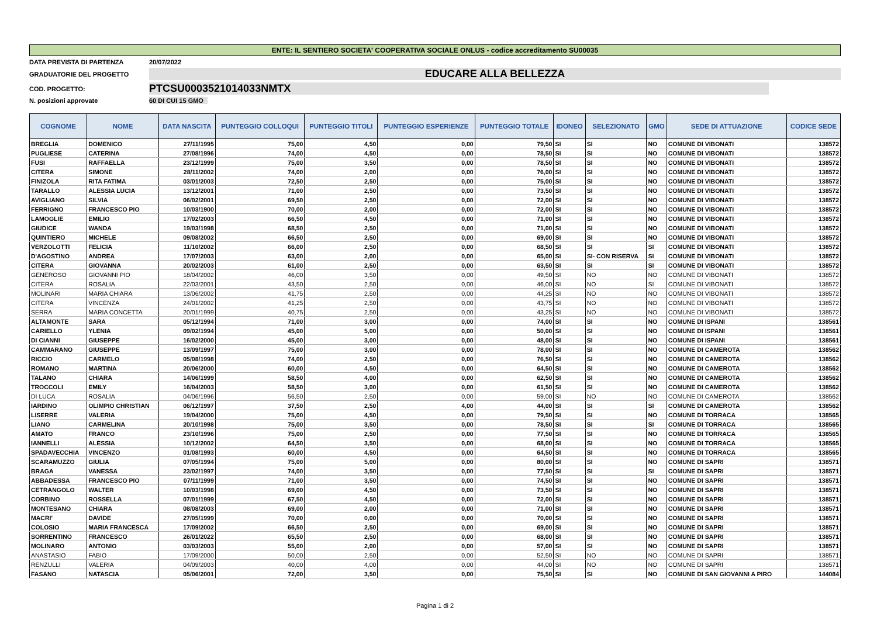ENTE: IL SENTIERO SOCIETA' COOPERATIVA SOCIALE ONLUS - codice accreditamento SU00035
DATA PREVISTA DI PARTENZA 20/07/2022
GRADUATORIE DEL PROGETTO EDUCARE ALLA BELLEZZA
COD. PROGETTO: PTCSU0003521014033NMTX
N. posizioni approvate 60 DI CUI 15 GMO
| COGNOME | NOME | DATA NASCITA | PUNTEGGIO COLLOQUI | PUNTEGGIO TITOLI | PUNTEGGIO ESPERIENZE | PUNTEGGIO TOTALE | IDONEO | SELEZIONATO | GMO | SEDE DI ATTUAZIONE | CODICE SEDE |
| --- | --- | --- | --- | --- | --- | --- | --- | --- | --- | --- | --- |
| BREGLIA | DOMENICO | 27/11/1995 | 75,00 | 4,50 | 0,00 | 79,50 | SI | SI | NO | COMUNE DI VIBONATI | 138572 |
| PUGLIESE | CATERINA | 27/08/1996 | 74,00 | 4,50 | 0,00 | 78,50 | SI | SI | NO | COMUNE DI VIBONATI | 138572 |
| FUSI | RAFFAELLA | 23/12/1999 | 75,00 | 3,50 | 0,00 | 78,50 | SI | SI | NO | COMUNE DI VIBONATI | 138572 |
| CITERA | SIMONE | 28/11/2002 | 74,00 | 2,00 | 0,00 | 76,00 | SI | SI | NO | COMUNE DI VIBONATI | 138572 |
| FINIZOLA | RITA FATIMA | 03/01/2003 | 72,50 | 2,50 | 0,00 | 75,00 | SI | SI | NO | COMUNE DI VIBONATI | 138572 |
| TARALLO | ALESSIA LUCIA | 13/12/2001 | 71,00 | 2,50 | 0,00 | 73,50 | SI | SI | NO | COMUNE DI VIBONATI | 138572 |
| AVIGLIANO | SILVIA | 06/02/2001 | 69,50 | 2,50 | 0,00 | 72,00 | SI | SI | NO | COMUNE DI VIBONATI | 138572 |
| FERRIGNO | FRANCESCO PIO | 10/03/1900 | 70,00 | 2,00 | 0,00 | 72,00 | SI | SI | NO | COMUNE DI VIBONATI | 138572 |
| LAMOGLIE | EMILIO | 17/02/2003 | 66,50 | 4,50 | 0,00 | 71,00 | SI | SI | NO | COMUNE DI VIBONATI | 138572 |
| GIUDICE | WANDA | 19/03/1998 | 68,50 | 2,50 | 0,00 | 71,00 | SI | SI | NO | COMUNE DI VIBONATI | 138572 |
| QUINTIERO | MICHELE | 09/08/2002 | 66,50 | 2,50 | 0,00 | 69,00 | SI | SI | NO | COMUNE DI VIBONATI | 138572 |
| VERZOLOTTI | FELICIA | 11/10/2002 | 66,00 | 2,50 | 0,00 | 68,50 | SI | SI | SI | COMUNE DI VIBONATI | 138572 |
| D'AGOSTINO | ANDREA | 17/07/2003 | 63,00 | 2,00 | 0,00 | 65,00 | SI | SI- CON RISERVA | SI | COMUNE DI VIBONATI | 138572 |
| CITERA | GIOVANNA | 20/02/2003 | 61,00 | 2,50 | 0,00 | 63,50 | SI | SI | SI | COMUNE DI VIBONATI | 138572 |
| GENEROSO | GIOVANNI PIO | 18/04/2002 | 46,00 | 3,50 | 0,00 | 49,50 | SI | NO | NO | COMUNE DI VIBONATI | 138572 |
| CITERA | ROSALIA | 22/03/2001 | 43,50 | 2,50 | 0,00 | 46,00 | SI | NO | SI | COMUNE DI VIBONATI | 138572 |
| MOLINARI | MARIA CHIARA | 13/06/2002 | 41,75 | 2,50 | 0,00 | 44,25 | SI | NO | NO | COMUNE DI VIBONATI | 138572 |
| CITERA | VINCENZA | 24/01/2002 | 41,25 | 2,50 | 0,00 | 43,75 | SI | NO | NO | COMUNE DI VIBONATI | 138572 |
| SERRA | MARIA CONCETTA | 20/01/1999 | 40,75 | 2,50 | 0,00 | 43,25 | SI | NO | NO | COMUNE DI VIBONATI | 138572 |
| ALTAMONTE | SARA | 05/12/1994 | 71,00 | 3,00 | 0,00 | 74,00 | SI | SI | NO | COMUNE DI ISPANI | 138561 |
| CARIELLO | YLENIA | 09/02/1994 | 45,00 | 5,00 | 0,00 | 50,00 | SI | SI | NO | COMUNE DI ISPANI | 138561 |
| DI CIANNI | GIUSEPPE | 16/02/2000 | 45,00 | 3,00 | 0,00 | 48,00 | SI | SI | NO | COMUNE DI ISPANI | 138561 |
| CAMMARANO | GIUSEPPE | 13/09/1997 | 75,00 | 3,00 | 0,00 | 78,00 | SI | SI | NO | COMUNE DI CAMEROTA | 138562 |
| RICCIO | CARMELO | 05/08/1998 | 74,00 | 2,50 | 0,00 | 76,50 | SI | SI | NO | COMUNE DI CAMEROTA | 138562 |
| ROMANO | MARTINA | 20/06/2000 | 60,00 | 4,50 | 0,00 | 64,50 | SI | SI | NO | COMUNE DI CAMEROTA | 138562 |
| TALANO | CHIARA | 14/06/1999 | 58,50 | 4,00 | 0,00 | 62,50 | SI | SI | NO | COMUNE DI CAMEROTA | 138562 |
| TROCCOLI | EMILY | 16/04/2003 | 58,50 | 3,00 | 0,00 | 61,50 | SI | SI | NO | COMUNE DI CAMEROTA | 138562 |
| DI LUCA | ROSALIA | 04/06/1996 | 56,50 | 2,50 | 0,00 | 59,00 | SI | NO | NO | COMUNE DI CAMEROTA | 138562 |
| IARDINO | OLIMPIO CHRISTIAN | 06/12/1997 | 37,50 | 2,50 | 4,00 | 44,00 | SI | SI | SI | COMUNE DI CAMEROTA | 138562 |
| LISERRE | VALERIA | 19/04/2000 | 75,00 | 4,50 | 0,00 | 79,50 | SI | SI | NO | COMUNE DI TORRACA | 138565 |
| LIANO | CARMELINA | 20/10/1998 | 75,00 | 3,50 | 0,00 | 78,50 | SI | SI | SI | COMUNE DI TORRACA | 138565 |
| AMATO | FRANCO | 23/10/1996 | 75,00 | 2,50 | 0,00 | 77,50 | SI | SI | NO | COMUNE DI TORRACA | 138565 |
| IANNELLI | ALESSIA | 10/12/2002 | 64,50 | 3,50 | 0,00 | 68,00 | SI | SI | NO | COMUNE DI TORRACA | 138565 |
| SPADAVECCHIA | VINCENZO | 01/08/1993 | 60,00 | 4,50 | 0,00 | 64,50 | SI | SI | NO | COMUNE DI TORRACA | 138565 |
| SCARAMUZZO | GIULIA | 07/05/1994 | 75,00 | 5,00 | 0,00 | 80,00 | SI | SI | NO | COMUNE DI SAPRI | 138571 |
| BRAGA | VANESSA | 23/02/1997 | 74,00 | 3,50 | 0,00 | 77,50 | SI | SI | SI | COMUNE DI SAPRI | 138571 |
| ABBADESSA | FRANCESCO PIO | 07/11/1999 | 71,00 | 3,50 | 0,00 | 74,50 | SI | SI | NO | COMUNE DI SAPRI | 138571 |
| CETRANGOLO | WALTER | 10/03/1998 | 69,00 | 4,50 | 0,00 | 73,50 | SI | SI | NO | COMUNE DI SAPRI | 138571 |
| CORBINO | ROSSELLA | 07/01/1999 | 67,50 | 4,50 | 0,00 | 72,00 | SI | SI | NO | COMUNE DI SAPRI | 138571 |
| MONTESANO | CHIARA | 08/08/2003 | 69,00 | 2,00 | 0,00 | 71,00 | SI | SI | NO | COMUNE DI SAPRI | 138571 |
| MACRI' | DAVIDE | 27/05/1999 | 70,00 | 0,00 | 0,00 | 70,00 | SI | SI | NO | COMUNE DI SAPRI | 138571 |
| COLOSIO | MARIA FRANCESCA | 17/09/2002 | 66,50 | 2,50 | 0,00 | 69,00 | SI | SI | NO | COMUNE DI SAPRI | 138571 |
| SORRENTINO | FRANCESCO | 26/01/2022 | 65,50 | 2,50 | 0,00 | 68,00 | SI | SI | NO | COMUNE DI SAPRI | 138571 |
| MOLINARO | ANTONIO | 03/03/2003 | 55,00 | 2,00 | 0,00 | 57,00 | SI | SI | NO | COMUNE DI SAPRI | 138571 |
| ANASTASIO | FABIO | 17/09/2000 | 50,00 | 2,50 | 0,00 | 52,50 | SI | NO | NO | COMUNE DI SAPRI | 138571 |
| RENZULLI | VALERIA | 04/09/2003 | 40,00 | 4,00 | 0,00 | 44,00 | SI | NO | NO | COMUNE DI SAPRI | 138571 |
| FASANO | NATASCIA | 05/06/2001 | 72,00 | 3,50 | 0,00 | 75,50 | SI | SI | NO | COMUNE DI SAN GIOVANNI A PIRO | 144084 |
Pagina 1 di 2